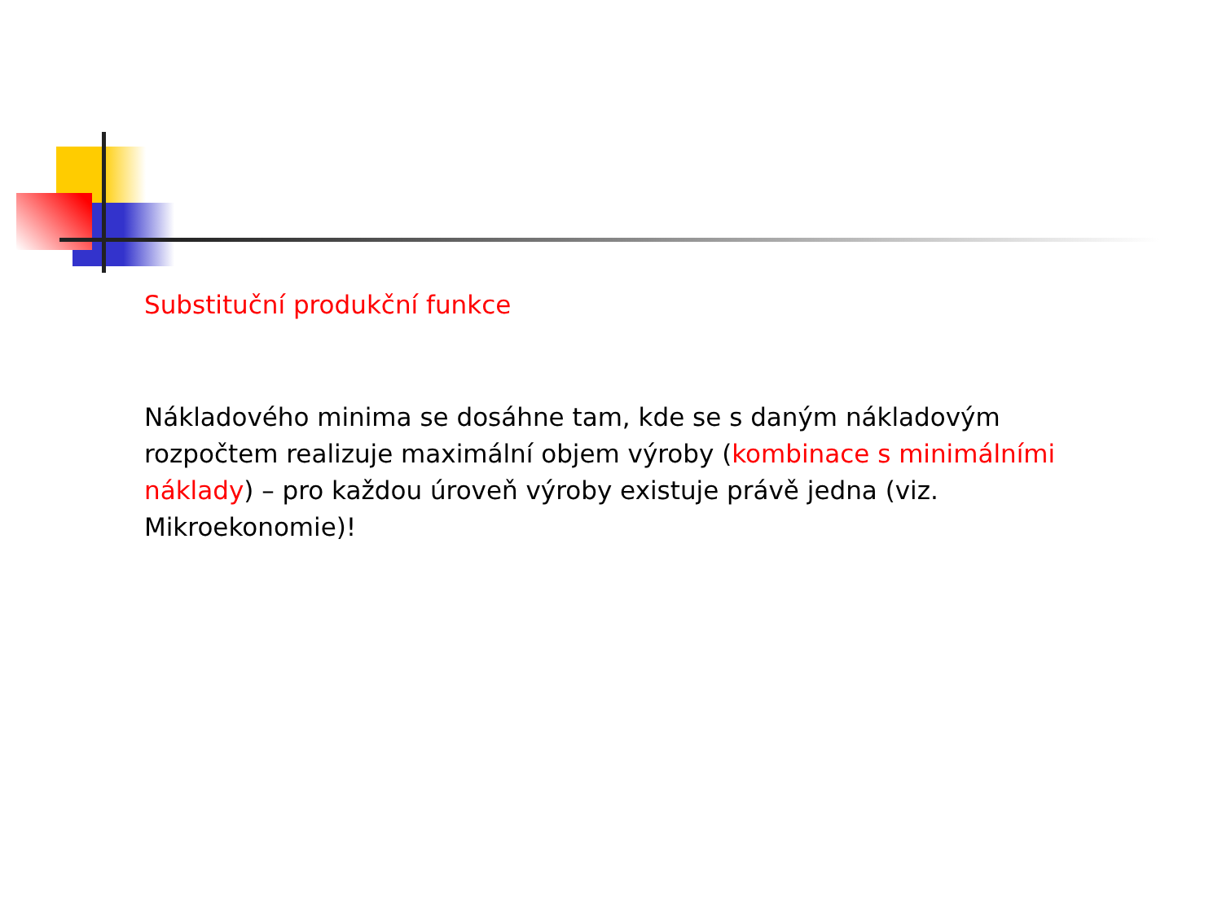Substituční produkční funkce
Nákladového minima se dosáhne tam, kde se s daným nákladovým rozpočtem realizuje maximální objem výroby (kombinace s minimálními náklady) – pro každou úroveň výroby existuje právě jedna (viz. Mikroekonomie)!